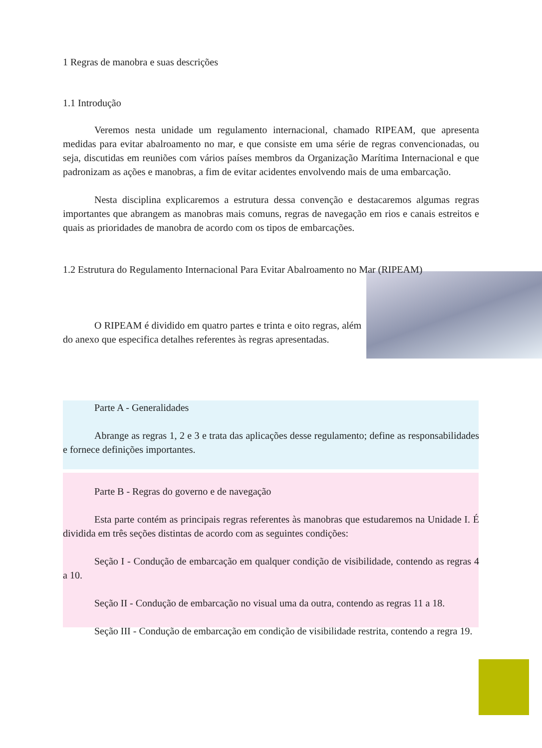1 Regras de manobra e suas descrições
1.1 Introdução
Veremos nesta unidade um regulamento internacional, chamado RIPEAM, que apresenta medidas para evitar abalroamento no mar, e que consiste em uma série de regras convencionadas, ou seja, discutidas em reuniões com vários países membros da Organização Marítima Internacional e que padronizam as ações e manobras, a fim de evitar acidentes envolvendo mais de uma embarcação.
Nesta disciplina explicaremos a estrutura dessa convenção e destacaremos algumas regras importantes que abrangem as manobras mais comuns, regras de navegação em rios e canais estreitos e quais as prioridades de manobra de acordo com os tipos de embarcações.
1.2 Estrutura do Regulamento Internacional Para Evitar Abalroamento no Mar (RIPEAM)
O RIPEAM é dividido em quatro partes e trinta e oito regras, além do anexo que especifica detalhes referentes às regras apresentadas.
Parte A - Generalidades
Abrange as regras 1, 2 e 3 e trata das aplicações desse regulamento; define as responsabilidades e fornece definições importantes.
Parte B - Regras do governo e de navegação
Esta parte contém as principais regras referentes às manobras que estudaremos na Unidade I. É dividida em três seções distintas de acordo com as seguintes condições:
Seção I - Condução de embarcação em qualquer condição de visibilidade, contendo as regras 4 a 10.
Seção II - Condução de embarcação no visual uma da outra, contendo as regras 11 a 18.
Seção III - Condução de embarcação em condição de visibilidade restrita, contendo a regra 19.